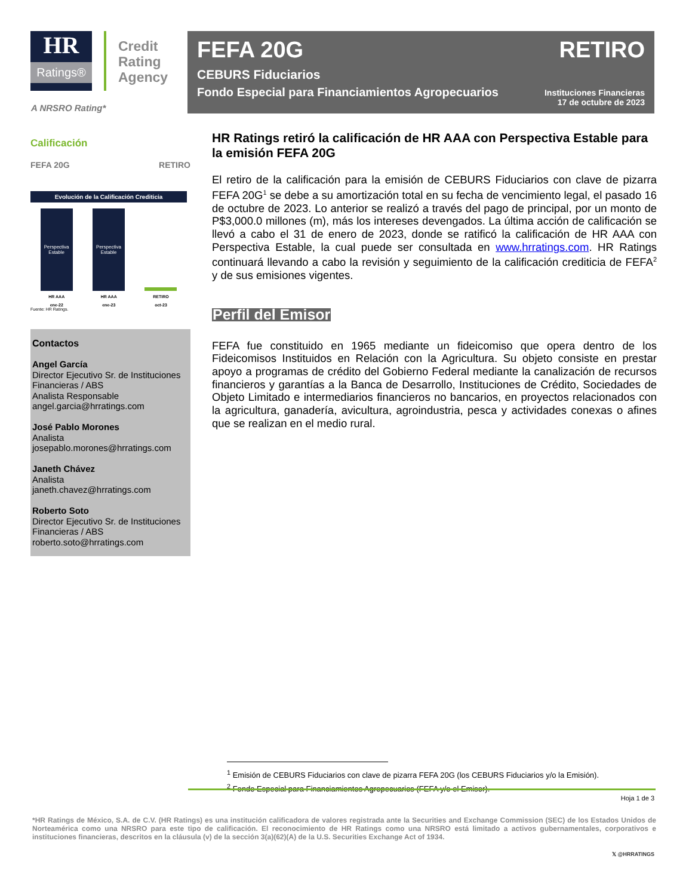HR
Ratings®
Credit
Rating
Agency
FEFA 20G RETIRO
CEBURS Fiduciarios
Fondo Especial para Financiamientos Agropecuarios Instituciones Financieras
17 de octubre de 2023
A NRSRO Rating*
Calificación
FEFA 20G RETIRO
Evolución de la Calificación Crediticia
Perspectiva Estable
Perspectiva Estable
HR AAA
ene-22 HR AAA
ene-23 RETIRO
oct-23
Fuente: HR Ratings.
Contactos
Angel García
Director Ejecutivo Sr. de Instituciones Financieras / ABS
Analista Responsable
angel.garcia@hrratings.com
José Pablo Morones
Analista
josepablo.morones@hrratings.com
Janeth Chávez
Analista
janeth.chavez@hrratings.com
Roberto Soto
Director Ejecutivo Sr. de Instituciones Financieras / ABS
roberto.soto@hrratings.com
HR Ratings retiró la calificación de HR AAA con Perspectiva Estable para la emisión FEFA 20G
El retiro de la calificación para la emisión de CEBURS Fiduciarios con clave de pizarra FEFA 20G<sup>1</sup> se debe a su amortización total en su fecha de vencimiento legal, el pasado 16 de octubre de 2023. Lo anterior se realizó a través del pago de principal, por un monto de P$3,000.0 millones (m), más los intereses devengados. La última acción de calificación se llevó a cabo el 31 de enero de 2023, donde se ratificó la calificación de HR AAA con Perspectiva Estable, la cual puede ser consultada en www.hrratings.com. HR Ratings continuará llevando a cabo la revisión y seguimiento de la calificación crediticia de FEFA<sup>2</sup> y de sus emisiones vigentes.
Perfil del Emisor
FEFA fue constituido en 1965 mediante un fideicomiso que opera dentro de los Fideicomisos Instituidos en Relación con la Agricultura. Su objeto consiste en prestar apoyo a programas de crédito del Gobierno Federal mediante la canalización de recursos financieros y garantías a la Banca de Desarrollo, Instituciones de Crédito, Sociedades de Objeto Limitado e intermediarios financieros no bancarios, en proyectos relacionados con la agricultura, ganadería, avicultura, agroindustria, pesca y actividades conexas o afines que se realizan en el medio rural.
<sup>1</sup> Emisión de CEBURS Fiduciarios con clave de pizarra FEFA 20G (los CEBURS Fiduciarios y/o la Emisión).
<sup>2</sup> Fondo Especial para Financiamientos Agropecuarios (FEFA y/o el Emisor).
Hoja 1 de 3
*HR Ratings de México, S.A. de C.V. (HR Ratings) es una institución calificadora de valores registrada ante la Securities and Exchange Commission (SEC) de los Estados Unidos de Norteamérica como una NRSRO para este tipo de calificación. El reconocimiento de HR Ratings como una NRSRO está limitado a activos gubernamentales, corporativos e instituciones financieras, descritos en la cláusula (v) de la sección 3(a)(62)(A) de la U.S. Securities Exchange Act of 1934.
𝕏 @HRRATINGS